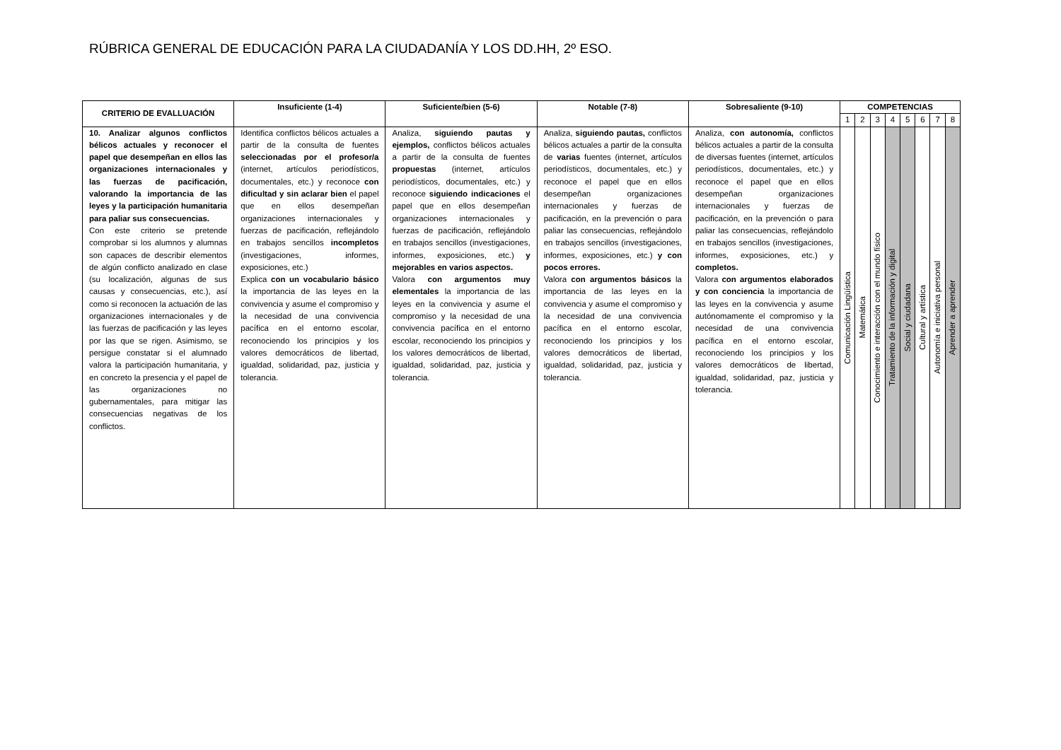RÚBRICA GENERAL DE EDUCACIÓN PARA LA CIUDADANÍA Y LOS DD.HH, 2º ESO.
| CRITERIO DE EVALLUACIÓN | Insuficiente (1-4) | Suficiente/bien (5-6) | Notable (7-8) | Sobresaliente (9-10) | COMPETENCIAS | | | | | | | |
| --- | --- | --- | --- | --- | --- | --- | --- | --- | --- | --- | --- | --- |
| | | | | | 1 | 2 | 3 | 4 | 5 | 6 | 7 | 8 |
| 10. Analizar algunos conflictos bélicos actuales y reconocer el papel que desempeñan en ellos las organizaciones internacionales y las fuerzas de pacificación, valorando la importancia de las leyes y la participación humanitaria para paliar sus consecuencias. Con este criterio se pretende comprobar si los alumnos y alumnas son capaces de describir elementos de algún conflicto analizado en clase (su localización, algunas de sus causas y consecuencias, etc.), así como si reconocen la actuación de las organizaciones internacionales y de las fuerzas de pacificación y las leyes por las que se rigen. Asimismo, se persigue constatar si el alumnado valora la participación humanitaria, y en concreto la presencia y el papel de las organizaciones no gubernamentales, para mitigar las consecuencias negativas de los conflictos. | Identifica conflictos bélicos actuales a partir de la consulta de fuentes seleccionadas por el profesor/a (internet, artículos periodísticos, documentales, etc.) y reconoce con dificultad y sin aclarar bien el papel que en ellos desempeñan organizaciones internacionales y fuerzas de pacificación, reflejándolo en trabajos sencillos incompletos (investigaciones, informes, exposiciones, etc.) Explica con un vocabulario básico la importancia de las leyes en la convivencia y asume el compromiso y la necesidad de una convivencia pacífica en el entorno escolar, reconociendo los principios y los valores democráticos de libertad, igualdad, solidaridad, paz, justicia y tolerancia. | Analiza, siguiendo pautas y ejemplos, conflictos bélicos actuales a partir de la consulta de fuentes propuestas (internet, artículos periodísticos, documentales, etc.) y reconoce siguiendo indicaciones el papel que en ellos desempeñan organizaciones internacionales y fuerzas de pacificación, reflejándolo en trabajos sencillos (investigaciones, informes, exposiciones, etc.) y mejorables en varios aspectos. Valora con argumentos muy elementales la importancia de las leyes en la convivencia y asume el compromiso y la necesidad de una convivencia pacífica en el entorno escolar, reconociendo los principios y los valores democráticos de libertad, igualdad, solidaridad, paz, justicia y tolerancia. | Analiza, siguiendo pautas, conflictos bélicos actuales a partir de la consulta de varias fuentes (internet, artículos periodísticos, documentales, etc.) y reconoce el papel que en ellos desempeñan organizaciones internacionales y fuerzas de pacificación, en la prevención o para paliar las consecuencias, reflejándolo en trabajos sencillos (investigaciones, informes, exposiciones, etc.) y con pocos errores. Valora con argumentos básicos la importancia de las leyes en la convivencia y asume el compromiso y la necesidad de una convivencia pacífica en el entorno escolar, reconociendo los principios y los valores democráticos de libertad, igualdad, solidaridad, paz, justicia y tolerancia. | Analiza, con autonomía, conflictos bélicos actuales a partir de la consulta de diversas fuentes (internet, artículos periodísticos, documentales, etc.) y reconoce el papel que en ellos desempeñan organizaciones internacionales y fuerzas de pacificación, en la prevención o para paliar las consecuencias, reflejándolo en trabajos sencillos (investigaciones, informes, exposiciones, etc.) y completos. Valora con argumentos elaborados y con conciencia la importancia de las leyes en la convivencia y asume autónomamente el compromiso y la necesidad de una convivencia pacífica en el entorno escolar, reconociendo los principios y los valores democráticos de libertad, igualdad, solidaridad, paz, justicia y tolerancia. | Comunicación Lingüística | Matemática | Conocimiento e interacción con el mundo físico | Tratamiento de la información y digital | Social y ciudadana | Cultural y artística | Autonomía e iniciativa personal | Aprender a aprender |